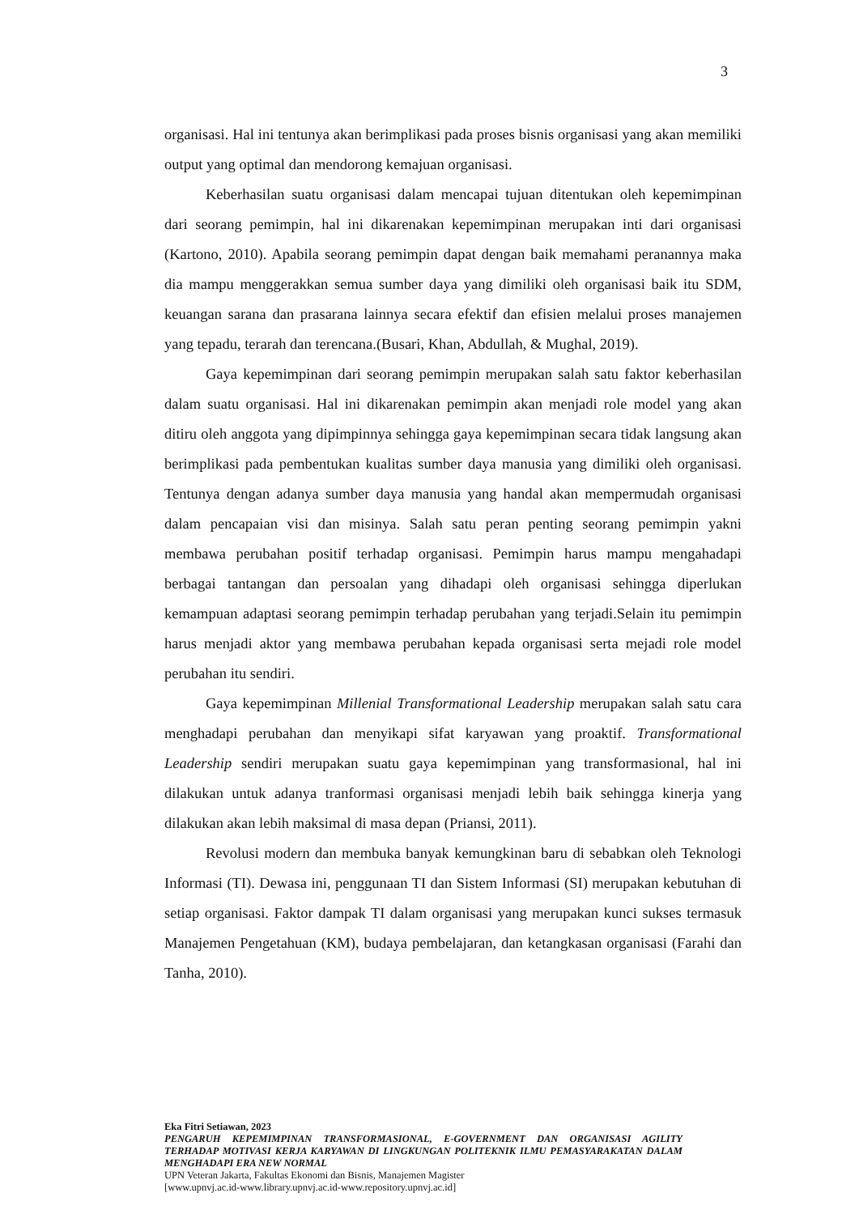3
organisasi. Hal ini tentunya akan berimplikasi pada proses bisnis organisasi yang akan memiliki output yang optimal dan mendorong kemajuan organisasi.
Keberhasilan suatu organisasi dalam mencapai tujuan ditentukan oleh kepemimpinan dari seorang pemimpin, hal ini dikarenakan kepemimpinan merupakan inti dari organisasi (Kartono, 2010). Apabila seorang pemimpin dapat dengan baik memahami peranannya maka dia mampu menggerakkan semua sumber daya yang dimiliki oleh organisasi baik itu SDM, keuangan sarana dan prasarana lainnya secara efektif dan efisien melalui proses manajemen yang tepadu, terarah dan terencana.(Busari, Khan, Abdullah, & Mughal, 2019).
Gaya kepemimpinan dari seorang pemimpin merupakan salah satu faktor keberhasilan dalam suatu organisasi. Hal ini dikarenakan pemimpin akan menjadi role model yang akan ditiru oleh anggota yang dipimpinnya sehingga gaya kepemimpinan secara tidak langsung akan berimplikasi pada pembentukan kualitas sumber daya manusia yang dimiliki oleh organisasi. Tentunya dengan adanya sumber daya manusia yang handal akan mempermudah organisasi dalam pencapaian visi dan misinya. Salah satu peran penting seorang pemimpin yakni membawa perubahan positif terhadap organisasi. Pemimpin harus mampu mengahadapi berbagai tantangan dan persoalan yang dihadapi oleh organisasi sehingga diperlukan kemampuan adaptasi seorang pemimpin terhadap perubahan yang terjadi.Selain itu pemimpin harus menjadi aktor yang membawa perubahan kepada organisasi serta mejadi role model perubahan itu sendiri.
Gaya kepemimpinan Millenial Transformational Leadership merupakan salah satu cara menghadapi perubahan dan menyikapi sifat karyawan yang proaktif. Transformational Leadership sendiri merupakan suatu gaya kepemimpinan yang transformasional, hal ini dilakukan untuk adanya tranformasi organisasi menjadi lebih baik sehingga kinerja yang dilakukan akan lebih maksimal di masa depan (Priansi, 2011).
Revolusi modern dan membuka banyak kemungkinan baru di sebabkan oleh Teknologi Informasi (TI). Dewasa ini, penggunaan TI dan Sistem Informasi (SI) merupakan kebutuhan di setiap organisasi. Faktor dampak TI dalam organisasi yang merupakan kunci sukses termasuk Manajemen Pengetahuan (KM), budaya pembelajaran, dan ketangkasan organisasi (Farahi dan Tanha, 2010).
Eka Fitri Setiawan, 2023
PENGARUH KEPEMIMPINAN TRANSFORMASIONAL, E-GOVERNMENT DAN ORGANISASI AGILITY TERHADAP MOTIVASI KERJA KARYAWAN DI LINGKUNGAN POLITEKNIK ILMU PEMASYARAKATAN DALAM MENGHADAPI ERA NEW NORMAL
UPN Veteran Jakarta, Fakultas Ekonomi dan Bisnis, Manajemen Magister
[www.upnvj.ac.id-www.library.upnvj.ac.id-www.repository.upnvj.ac.id]